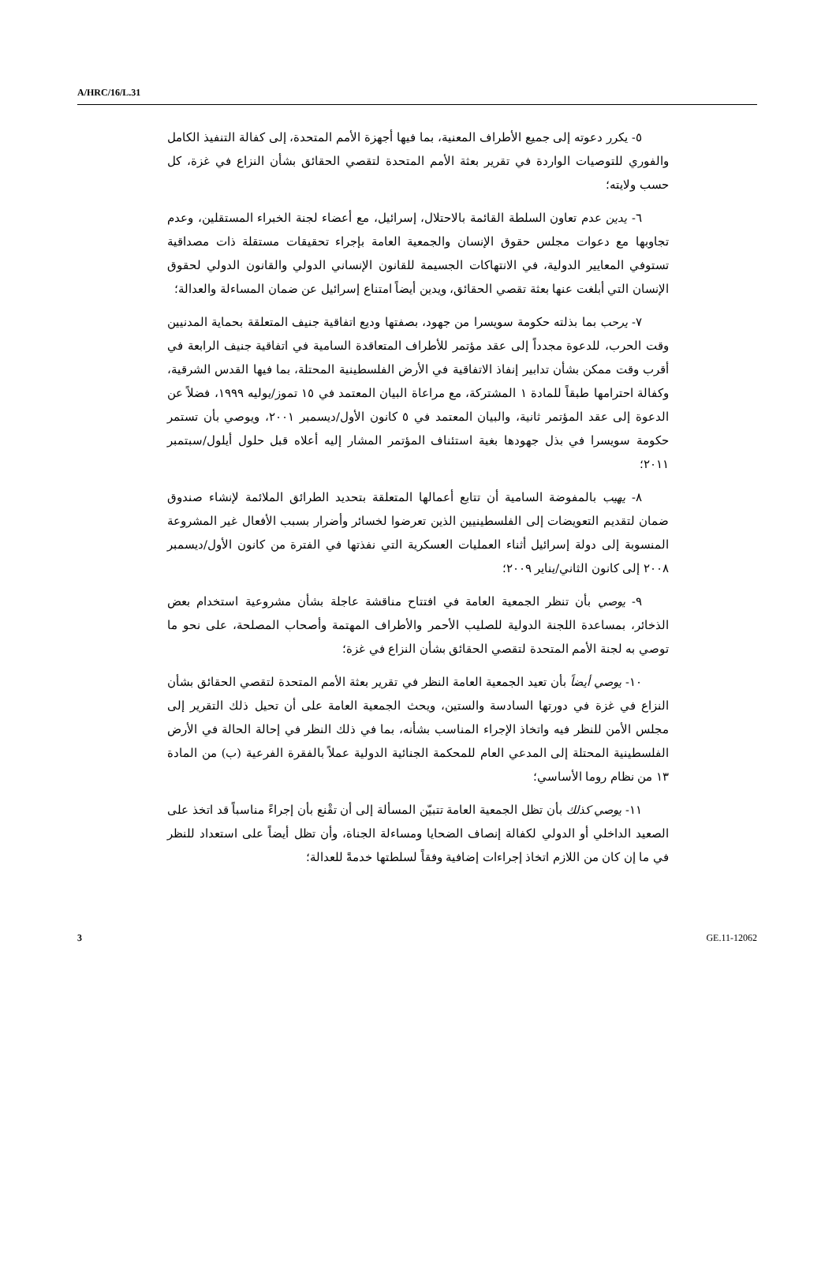A/HRC/16/L.31
٥- يكرر دعوته إلى جميع الأطراف المعنية، بما فيها أجهزة الأمم المتحدة، إلى كفالة التنفيذ الكامل والفوري للتوصيات الواردة في تقرير بعثة الأمم المتحدة لتقصي الحقائق بشأن النزاع في غزة، كل حسب ولايته؛
٦- يدين عدم تعاون السلطة القائمة بالاحتلال، إسرائيل، مع أعضاء لجنة الخبراء المستقلين، وعدم تجاوبها مع دعوات مجلس حقوق الإنسان والجمعية العامة بإجراء تحقيقات مستقلة ذات مصداقية تستوفي المعايير الدولية، في الانتهاكات الجسيمة للقانون الإنساني الدولي والقانون الدولي لحقوق الإنسان التي أبلغت عنها بعثة تقصي الحقائق، ويدين أيضاً امتناع إسرائيل عن ضمان المساءلة والعدالة؛
٧- يرحب بما بذلته حكومة سويسرا من جهود، بصفتها وديع اتفاقية جنيف المتعلقة بحماية المدنيين وقت الحرب، للدعوة مجدداً إلى عقد مؤتمر للأطراف المتعاقدة السامية في اتفاقية جنيف الرابعة في أقرب وقت ممكن بشأن تدابير إنفاذ الاتفاقية في الأرض الفلسطينية المحتلة، بما فيها القدس الشرقية، وكفالة احترامها طبقاً للمادة ١ المشتركة، مع مراعاة البيان المعتمد في ١٥ تموز/يوليه ١٩٩٩، فضلاً عن الدعوة إلى عقد المؤتمر ثانية، والبيان المعتمد في ٥ كانون الأول/ديسمبر ٢٠٠١، ويوصي بأن تستمر حكومة سويسرا في بذل جهودها بغية استئناف المؤتمر المشار إليه أعلاه قبل حلول أيلول/سبتمبر ٢٠١١؛
٨- يهيب بالمفوضة السامية أن تتابع أعمالها المتعلقة بتحديد الطرائق الملائمة لإنشاء صندوق ضمان لتقديم التعويضات إلى الفلسطينيين الذين تعرضوا لخسائر وأضرار بسبب الأفعال غير المشروعة المنسوبة إلى دولة إسرائيل أثناء العمليات العسكرية التي نفذتها في الفترة من كانون الأول/ديسمبر ٢٠٠٨ إلى كانون الثاني/يناير ٢٠٠٩؛
٩- يوصي بأن تنظر الجمعية العامة في افتتاح مناقشة عاجلة بشأن مشروعية استخدام بعض الذخائر، بمساعدة اللجنة الدولية للصليب الأحمر والأطراف المهتمة وأصحاب المصلحة، على نحو ما توصي به لجنة الأمم المتحدة لتقصي الحقائق بشأن النزاع في غزة؛
١٠- يوصي أيضاً بأن تعيد الجمعية العامة النظر في تقرير بعثة الأمم المتحدة لتقصي الحقائق بشأن النزاع في غزة في دورتها السادسة والستين، ويحث الجمعية العامة على أن تحيل ذلك التقرير إلى مجلس الأمن للنظر فيه واتخاذ الإجراء المناسب بشأنه، بما في ذلك النظر في إحالة الحالة في الأرض الفلسطينية المحتلة إلى المدعي العام للمحكمة الجنائية الدولية عملاً بالفقرة الفرعية (ب) من المادة ١٣ من نظام روما الأساسي؛
١١- يوصي كذلك بأن تظل الجمعية العامة تتبيّن المسألة إلى أن تقْنع بأن إجراءً مناسباً قد اتخذ على الصعيد الداخلي أو الدولي لكفالة إنصاف الضحايا ومساءلة الجناة، وأن تظل أيضاً على استعداد للنظر في ما إن كان من اللازم اتخاذ إجراءات إضافية وفقاً لسلطتها خدمةً للعدالة؛
3 GE.11-12062